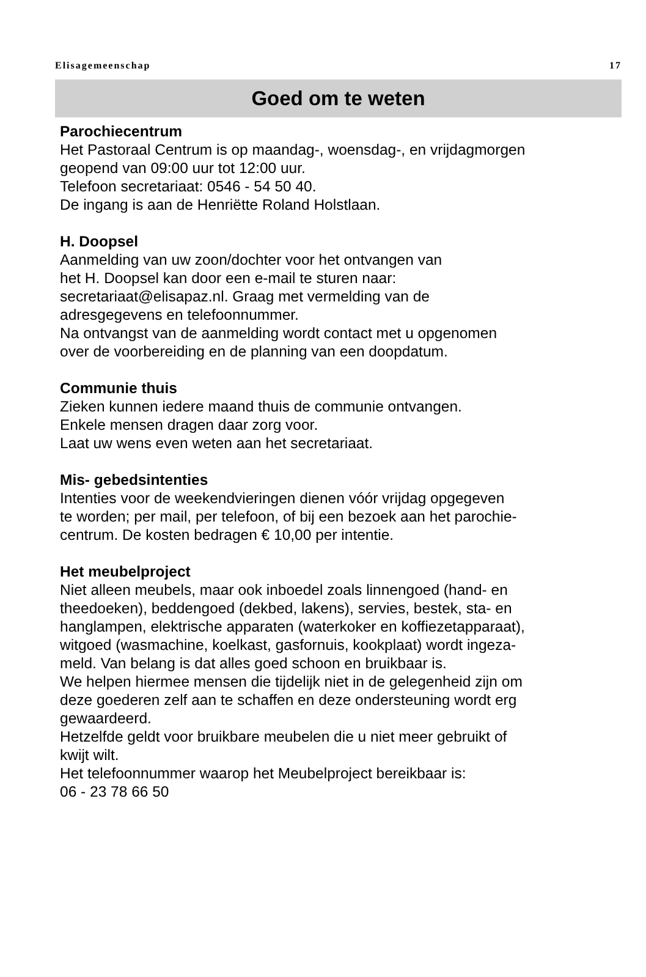Elisagemeenschap 17
Goed om te weten
Parochiecentrum
Het Pastoraal Centrum is op maandag-, woensdag-, en vrijdagmorgen
geopend van 09:00 uur tot 12:00 uur.
Telefoon secretariaat: 0546 - 54 50 40.
De ingang is aan de Henriëtte Roland Holstlaan.
H. Doopsel
Aanmelding van uw zoon/dochter voor het ontvangen van
het H. Doopsel kan door een e-mail te sturen naar:
secretariaat@elisapaz.nl. Graag met vermelding van de
adresgegevens en telefoonnummer.
Na ontvangst van de aanmelding wordt contact met u opgenomen
over de voorbereiding en de planning van een doopdatum.
Communie thuis
Zieken kunnen iedere maand thuis de communie ontvangen.
Enkele mensen dragen daar zorg voor.
Laat uw wens even weten aan het secretariaat.
Mis- gebedsintenties
Intenties voor de weekendvieringen dienen vóór vrijdag opgegeven
te worden; per mail, per telefoon, of bij een bezoek aan het parochie-
centrum. De kosten bedragen € 10,00 per intentie.
Het meubelproject
Niet alleen meubels, maar ook inboedel zoals linnengoed (hand- en
theedoeken), beddengoed (dekbed, lakens), servies, bestek, sta- en
hanglampen, elektrische apparaten (waterkoker en koffiezetapparaat),
witgoed (wasmachine, koelkast, gasfornuis, kookplaat) wordt ingeza-
meld. Van belang is dat alles goed schoon en bruikbaar is.
We helpen hiermee mensen die tijdelijk niet in de gelegenheid zijn om
deze goederen zelf aan te schaffen en deze ondersteuning wordt erg
gewaardeerd.
Hetzelfde geldt voor bruikbare meubelen die u niet meer gebruikt of
kwijt wilt.
Het telefoonnummer waarop het Meubelproject bereikbaar is:
06 - 23 78 66 50